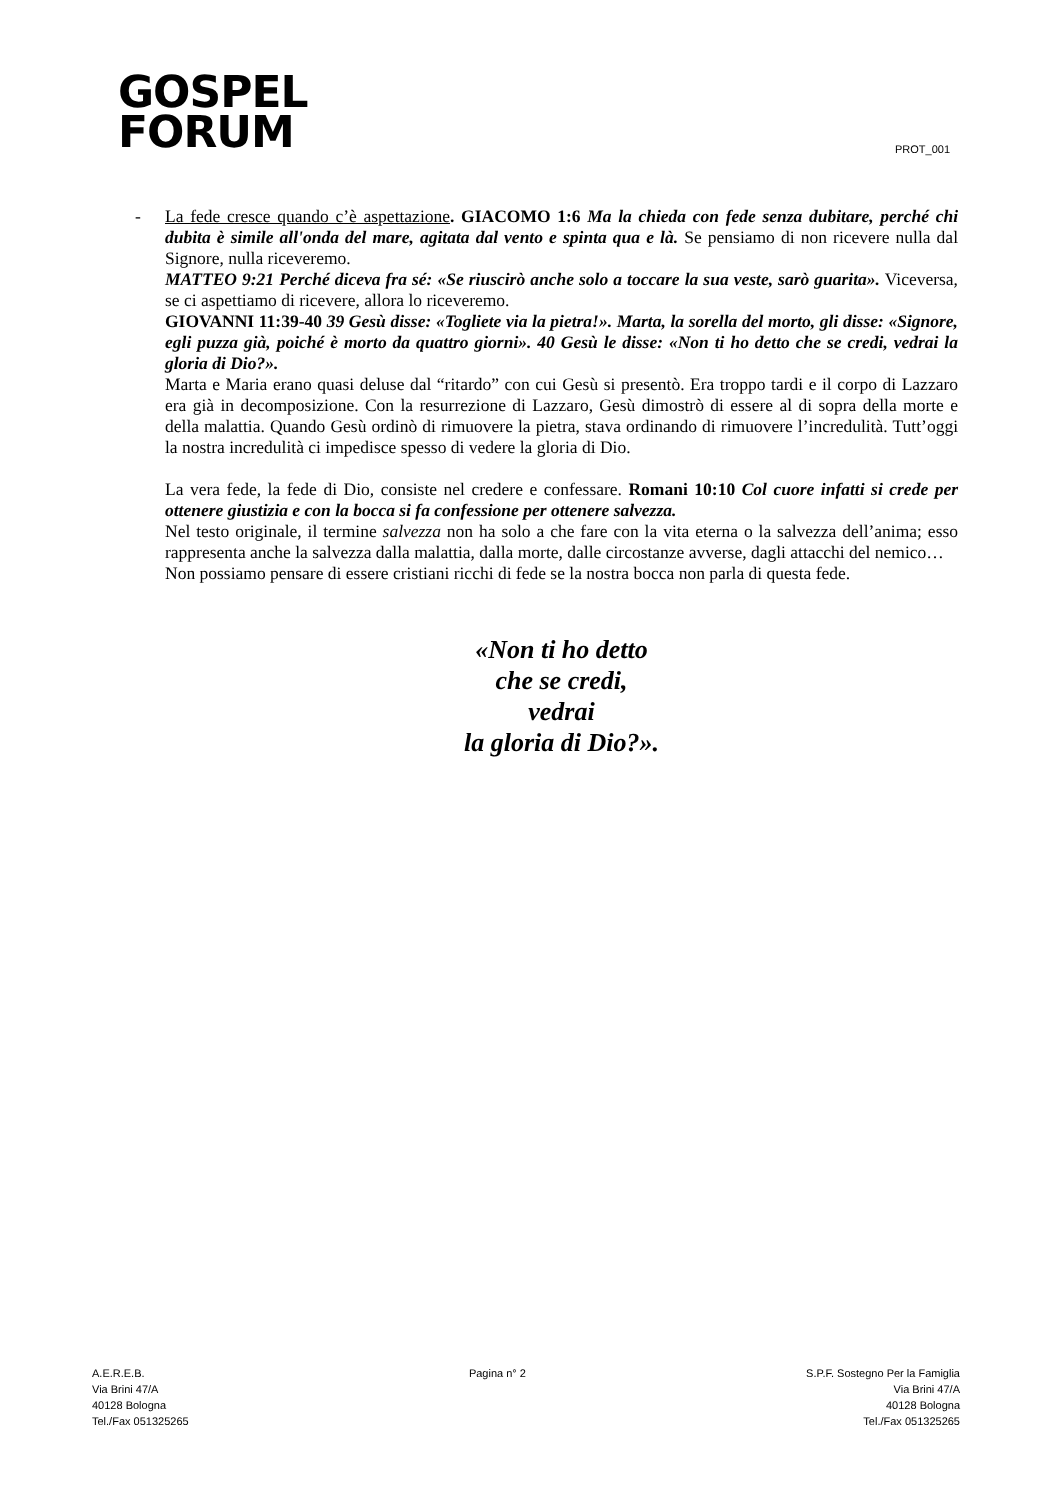GOSPEL
FORUM
PROT_001
- La fede cresce quando c’è aspettazione. GIACOMO 1:6 Ma la chieda con fede senza dubitare, perché chi dubita è simile all'onda del mare, agitata dal vento e spinta qua e là. Se pensiamo di non ricevere nulla dal Signore, nulla riceveremo.
MATTEO 9:21 Perché diceva fra sé: «Se riuscirò anche solo a toccare la sua veste, sarò guarita». Viceversa, se ci aspettiamo di ricevere, allora lo riceveremo.
GIOVANNI 11:39-40 39 Gesù disse: «Togliete via la pietra!». Marta, la sorella del morto, gli disse: «Signore, egli puzza già, poiché è morto da quattro giorni». 40 Gesù le disse: «Non ti ho detto che se credi, vedrai la gloria di Dio?».
Marta e Maria erano quasi deluse dal “ritardo” con cui Gesù si presentò. Era troppo tardi e il corpo di Lazzaro era già in decomposizione. Con la resurrezione di Lazzaro, Gesù dimostrò di essere al di sopra della morte e della malattia. Quando Gesù ordinò di rimuovere la pietra, stava ordinando di rimuovere l’incredulità. Tutt’oggi la nostra incredulità ci impedisce spesso di vedere la gloria di Dio.
La vera fede, la fede di Dio, consiste nel credere e confessare. Romani 10:10 Col cuore infatti si crede per ottenere giustizia e con la bocca si fa confessione per ottenere salvezza.
Nel testo originale, il termine salvezza non ha solo a che fare con la vita eterna o la salvezza dell’anima; esso rappresenta anche la salvezza dalla malattia, dalla morte, dalle circostanze avverse, dagli attacchi del nemico…
Non possiamo pensare di essere cristiani ricchi di fede se la nostra bocca non parla di questa fede.
«Non ti ho detto
che se credi,
vedrai
la gloria di Dio?».
A.E.R.E.B.
Via Brini 47/A
40128 Bologna
Tel./Fax 051325265
Pagina n° 2 S.P.F. Sostegno Per la Famiglia
Via Brini 47/A
40128 Bologna
Tel./Fax 051325265